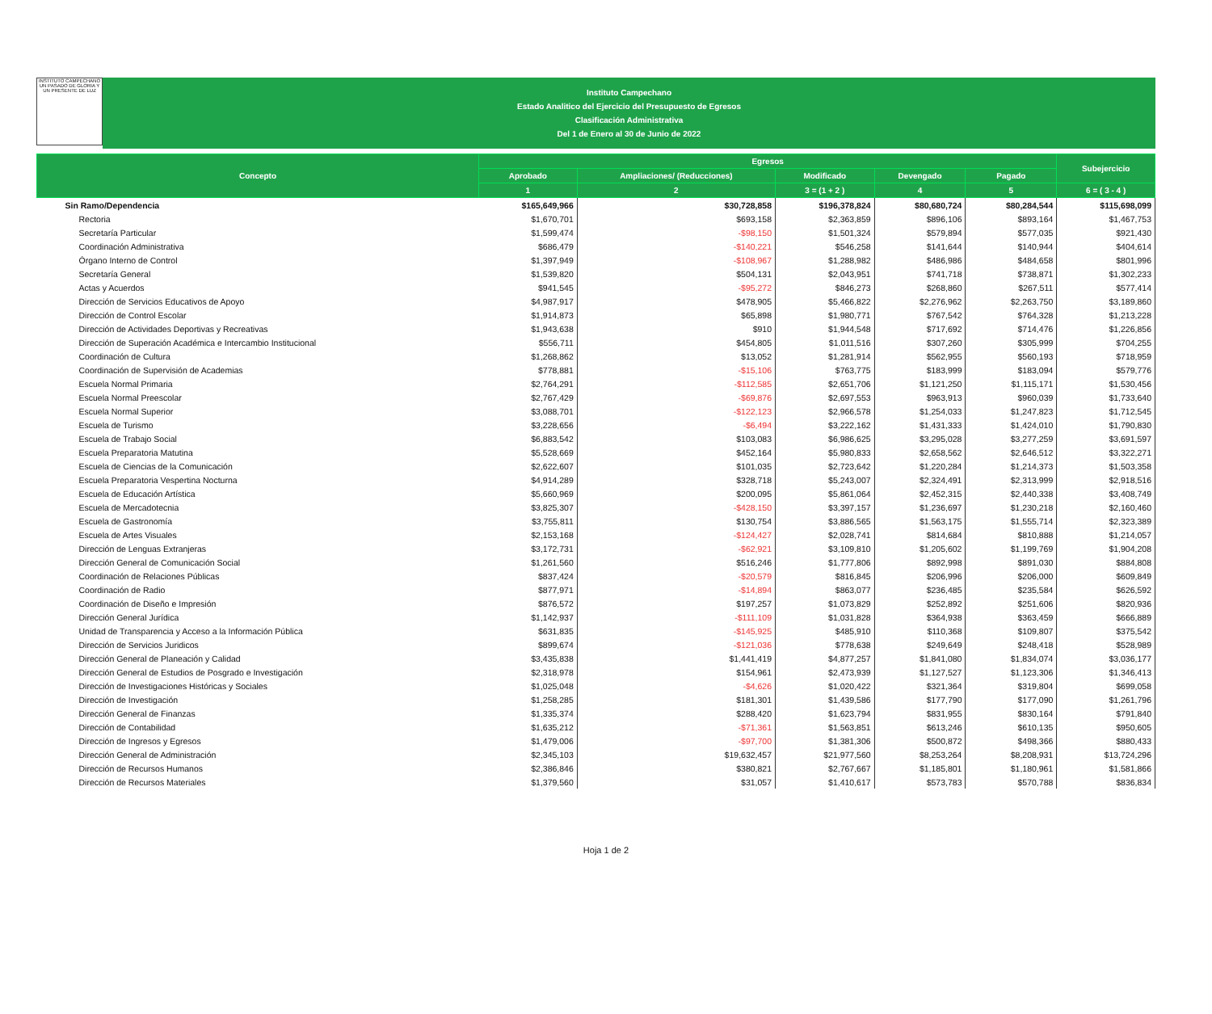INSTITUTO CAMPECHANO
UN PASADO DE GLORIA Y UN PRESENTE DE LUZ
Instituto Campechano
Estado Analitico del Ejercicio del Presupuesto de Egresos
Clasificación Administrativa
Del 1 de Enero al 30 de Junio de 2022
| Concepto | Egresos | | | | | Subejercicio |
| --- | --- | --- | --- | --- | --- | --- |
| | Aprobado | Ampliaciones/ (Reducciones) | Modificado | Devengado | Pagado | |
| | 1 | 2 | 3 = (1 + 2 ) | 4 | 5 | 6 = ( 3 - 4 ) |
| Sin Ramo/Dependencia | $165,649,966 | $30,728,858 | $196,378,824 | $80,680,724 | $80,284,544 | $115,698,099 |
| Rectoria | $1,670,701 | $693,158 | $2,363,859 | $896,106 | $893,164 | $1,467,753 |
| Secretaría Particular | $1,599,474 | -$98,150 | $1,501,324 | $579,894 | $577,035 | $921,430 |
| Coordinación Administrativa | $686,479 | -$140,221 | $546,258 | $141,644 | $140,944 | $404,614 |
| Órgano Interno de Control | $1,397,949 | -$108,967 | $1,288,982 | $486,986 | $484,658 | $801,996 |
| Secretaría General | $1,539,820 | $504,131 | $2,043,951 | $741,718 | $738,871 | $1,302,233 |
| Actas y Acuerdos | $941,545 | -$95,272 | $846,273 | $268,860 | $267,511 | $577,414 |
| Dirección de Servicios Educativos de Apoyo | $4,987,917 | $478,905 | $5,466,822 | $2,276,962 | $2,263,750 | $3,189,860 |
| Dirección de Control Escolar | $1,914,873 | $65,898 | $1,980,771 | $767,542 | $764,328 | $1,213,228 |
| Dirección de Actividades Deportivas y Recreativas | $1,943,638 | $910 | $1,944,548 | $717,692 | $714,476 | $1,226,856 |
| Dirección de Superación Académica e Intercambio Institucional | $556,711 | $454,805 | $1,011,516 | $307,260 | $305,999 | $704,255 |
| Coordinación de Cultura | $1,268,862 | $13,052 | $1,281,914 | $562,955 | $560,193 | $718,959 |
| Coordinación de Supervisión de Academias | $778,881 | -$15,106 | $763,775 | $183,999 | $183,094 | $579,776 |
| Escuela Normal Primaria | $2,764,291 | -$112,585 | $2,651,706 | $1,121,250 | $1,115,171 | $1,530,456 |
| Escuela Normal Preescolar | $2,767,429 | -$69,876 | $2,697,553 | $963,913 | $960,039 | $1,733,640 |
| Escuela Normal Superior | $3,088,701 | -$122,123 | $2,966,578 | $1,254,033 | $1,247,823 | $1,712,545 |
| Escuela de Turismo | $3,228,656 | -$6,494 | $3,222,162 | $1,431,333 | $1,424,010 | $1,790,830 |
| Escuela de Trabajo Social | $6,883,542 | $103,083 | $6,986,625 | $3,295,028 | $3,277,259 | $3,691,597 |
| Escuela Preparatoria Matutina | $5,528,669 | $452,164 | $5,980,833 | $2,658,562 | $2,646,512 | $3,322,271 |
| Escuela de Ciencias de la Comunicación | $2,622,607 | $101,035 | $2,723,642 | $1,220,284 | $1,214,373 | $1,503,358 |
| Escuela Preparatoria Vespertina Nocturna | $4,914,289 | $328,718 | $5,243,007 | $2,324,491 | $2,313,999 | $2,918,516 |
| Escuela de Educación Artística | $5,660,969 | $200,095 | $5,861,064 | $2,452,315 | $2,440,338 | $3,408,749 |
| Escuela de Mercadotecnia | $3,825,307 | -$428,150 | $3,397,157 | $1,236,697 | $1,230,218 | $2,160,460 |
| Escuela de Gastronomía | $3,755,811 | $130,754 | $3,886,565 | $1,563,175 | $1,555,714 | $2,323,389 |
| Escuela de Artes Visuales | $2,153,168 | -$124,427 | $2,028,741 | $814,684 | $810,888 | $1,214,057 |
| Dirección de Lenguas Extranjeras | $3,172,731 | -$62,921 | $3,109,810 | $1,205,602 | $1,199,769 | $1,904,208 |
| Dirección General de Comunicación Social | $1,261,560 | $516,246 | $1,777,806 | $892,998 | $891,030 | $884,808 |
| Coordinación de Relaciones Públicas | $837,424 | -$20,579 | $816,845 | $206,996 | $206,000 | $609,849 |
| Coordinación de Radio | $877,971 | -$14,894 | $863,077 | $236,485 | $235,584 | $626,592 |
| Coordinación de Diseño e Impresión | $876,572 | $197,257 | $1,073,829 | $252,892 | $251,606 | $820,936 |
| Dirección General Jurídica | $1,142,937 | -$111,109 | $1,031,828 | $364,938 | $363,459 | $666,889 |
| Unidad de Transparencia y Acceso a la Información Pública | $631,835 | -$145,925 | $485,910 | $110,368 | $109,807 | $375,542 |
| Dirección de Servicios Juridicos | $899,674 | -$121,036 | $778,638 | $249,649 | $248,418 | $528,989 |
| Dirección General de Planeación y Calidad | $3,435,838 | $1,441,419 | $4,877,257 | $1,841,080 | $1,834,074 | $3,036,177 |
| Dirección General de Estudios de Posgrado e Investigación | $2,318,978 | $154,961 | $2,473,939 | $1,127,527 | $1,123,306 | $1,346,413 |
| Dirección de Investigaciones Históricas y Sociales | $1,025,048 | -$4,626 | $1,020,422 | $321,364 | $319,804 | $699,058 |
| Dirección de Investigación | $1,258,285 | $181,301 | $1,439,586 | $177,790 | $177,090 | $1,261,796 |
| Dirección General de Finanzas | $1,335,374 | $288,420 | $1,623,794 | $831,955 | $830,164 | $791,840 |
| Dirección de Contabilidad | $1,635,212 | -$71,361 | $1,563,851 | $613,246 | $610,135 | $950,605 |
| Dirección de Ingresos y Egresos | $1,479,006 | -$97,700 | $1,381,306 | $500,872 | $498,366 | $880,433 |
| Dirección General de Administración | $2,345,103 | $19,632,457 | $21,977,560 | $8,253,264 | $8,208,931 | $13,724,296 |
| Dirección de Recursos Humanos | $2,386,846 | $380,821 | $2,767,667 | $1,185,801 | $1,180,961 | $1,581,866 |
| Dirección de Recursos Materiales | $1,379,560 | $31,057 | $1,410,617 | $573,783 | $570,788 | $836,834 |
Hoja 1 de 2